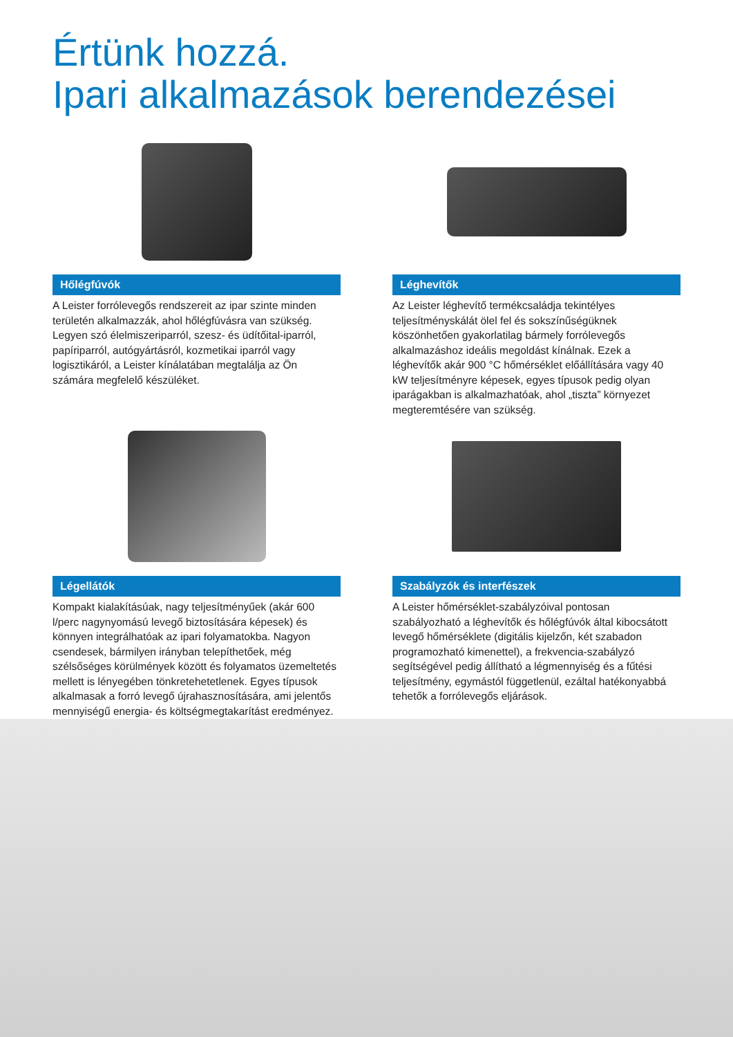Értünk hozzá.
Ipari alkalmazások berendezései
Hőlégfúvók
A Leister forrólevegős rendszereit az ipar szinte minden területén alkalmazzák, ahol hőlégfúvásra van szükség. Legyen szó élelmiszeriparról, szesz- és üdítőital-iparról, papíriparról, autógyártásról, kozmetikai iparról vagy logisztikáról, a Leister kínálatában megtalálja az Ön számára megfelelő készüléket.
Léghevítők
Az Leister léghevítő termékcsaládja tekintélyes teljesítményskálát ölel fel és sokszínűségüknek köszönhetően gyakorlatilag bármely forrólevegős alkalmazáshoz ideális megoldást kínálnak. Ezek a léghevítők akár 900 °C hőmérséklet előállítására vagy 40 kW teljesítményre képesek, egyes típusok pedig olyan iparágakban is alkalmazhatóak, ahol „tiszta” környezet megteremtésére van szükség.
Légellátók
Kompakt kialakításúak, nagy teljesítményűek (akár 600 l/perc nagynyomású levegő biztosítására képesek) és könnyen integrálhatóak az ipari folyamatokba. Nagyon csendesek, bármilyen irányban telepíthetőek, még szélsőséges körülmények között és folyamatos üzemeltetés mellett is lényegében tönkretehetetlenek. Egyes típusok alkalmasak a forró levegő újrahasznosítására, ami jelentős mennyiségű energia- és költségmegtakarítást eredményez.
Szabályzók és interfészek
A Leister hőmérséklet-szabályzóival pontosan szabályozható a léghevítők és hőlégfúvók által kibocsátott levegő hőmérséklete (digitális kijelzőn, két szabadon programozható kimenettel), a frekvencia-szabályzó segítségével pedig állítható a légmennyiség és a fűtési teljesítmény, egymástól függetlenül, ezáltal hatékonyabbá tehetők a forrólevegős eljárások.